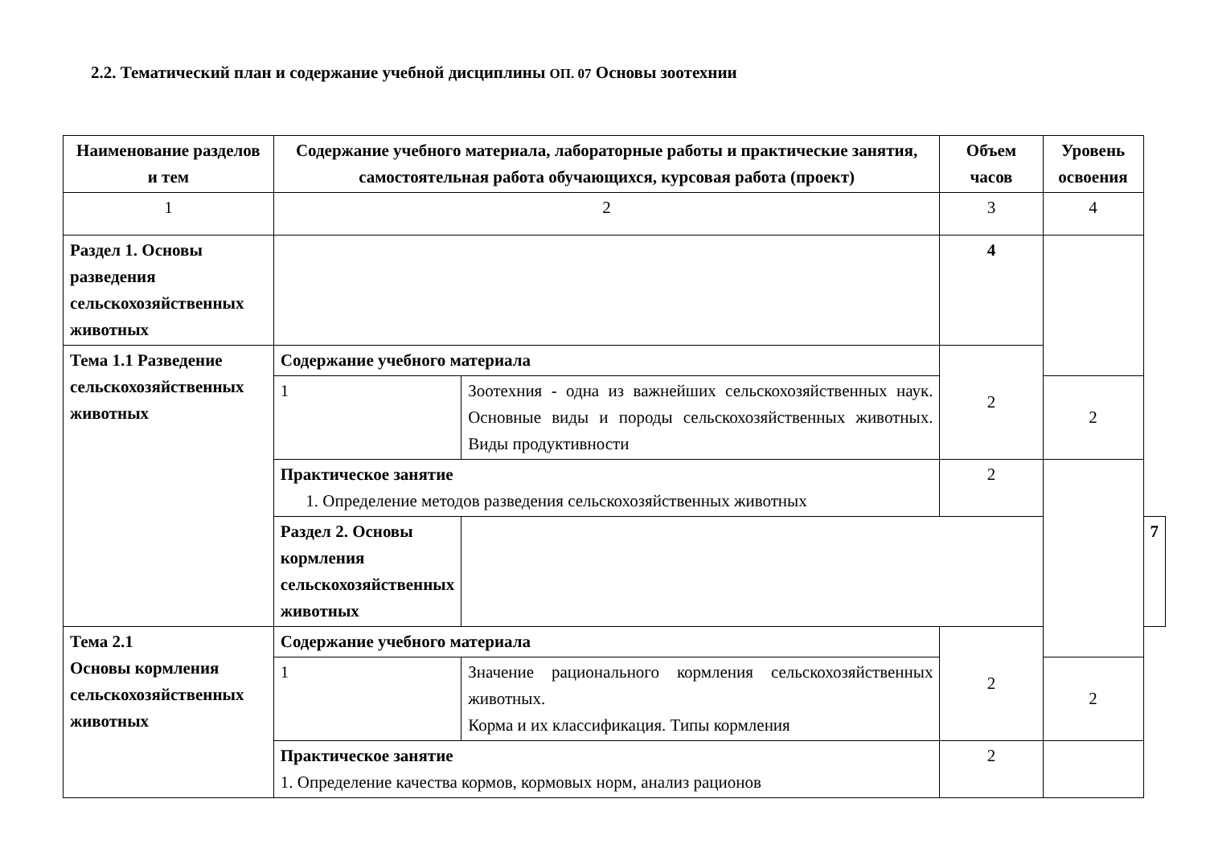2.2. Тематический план и содержание учебной дисциплины ОП. 07 Основы зоотехнии
| Наименование разделов и тем | Содержание учебного материала, лабораторные работы и практические занятия, самостоятельная работа обучающихся, курсовая работа (проект) | | Объем часов | Уровень освоения | |
| --- | --- | --- | --- | --- | --- |
| 1 | 2 | | 3 | 4 | |
| Раздел 1. Основы разведения сельскохозяйственных животных | | | 4 | | |
| Тема 1.1 Разведение сельскохозяйственных животных | Содержание учебного материала | | 2 | | |
| | 1 | Зоотехния - одна из важнейших сельскохозяйственных наук. Основные виды и породы сельскохозяйственных животных. Виды продуктивности | | 2 | |
| | Практическое занятие 1. Определение методов разведения сельскохозяйственных животных | | 2 | | |
| | Раздел 2. Основы кормления сельскохозяйственных животных | | | | 7 |
| Тема 2.1 Основы кормления сельскохозяйственных животных | Содержание учебного материала | | 2 | | |
| | 1 | Значение рационального кормления сельскохозяйственных животных. Корма и их классификация. Типы кормления | | 2 | |
| | Практическое занятие 1. Определение качества кормов, кормовых норм, анализ рационов | | 2 | | |